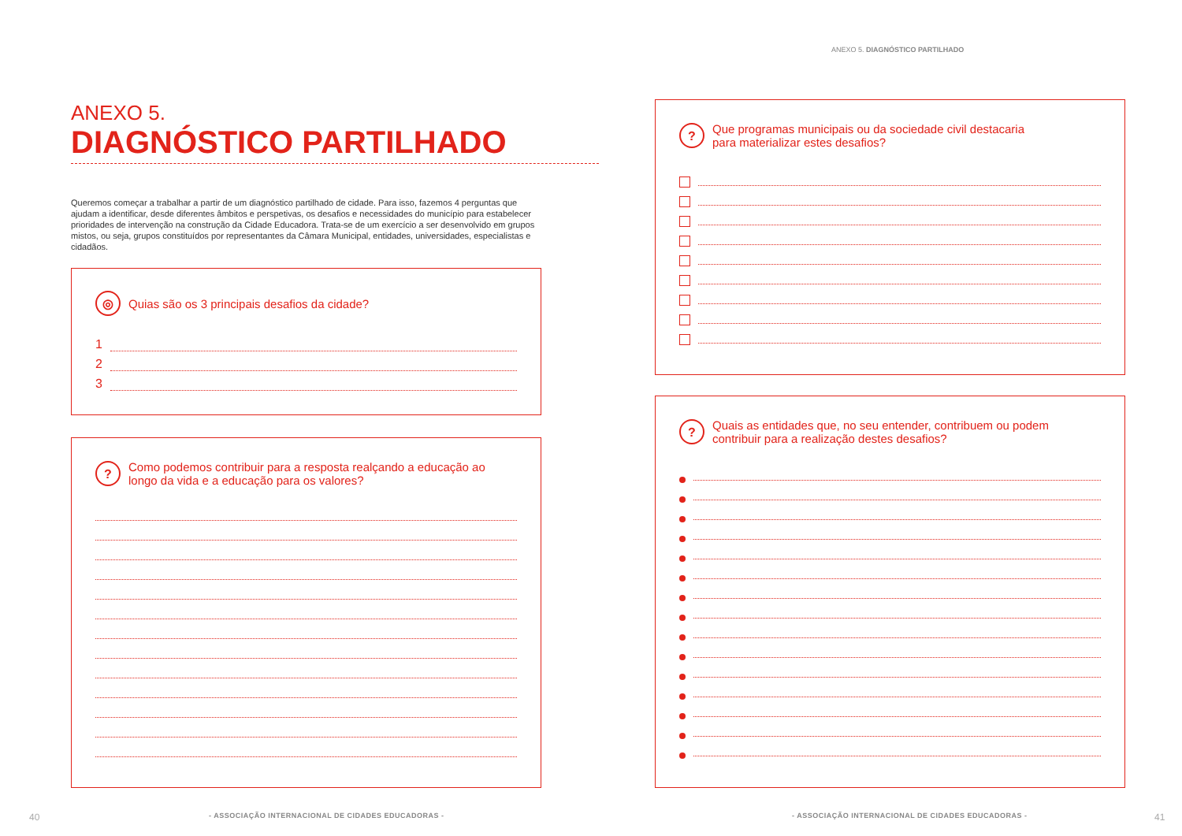ANEXO 5.
DIAGNÓSTICO PARTILHADO
Queremos começar a trabalhar a partir de um diagnóstico partilhado de cidade. Para isso, fazemos 4 perguntas que ajudam a identificar, desde diferentes âmbitos e perspetivas, os desafios e necessidades do município para estabelecer prioridades de intervenção na construção da Cidade Educadora. Trata-se de um exercício a ser desenvolvido em grupos mistos, ou seja, grupos constituídos por representantes da Câmara Municipal, entidades, universidades, especialistas e cidadãos.
◎
Quias são os 3 principais desafios da cidade?
1
2
3
?
Como podemos contribuir para a resposta realçando a educação ao
longo da vida e a educação para os valores?
40
- ASSOCIAÇÃO INTERNACIONAL DE CIDADES EDUCADORAS -
ANEXO 5. DIAGNÓSTICO PARTILHADO
?
Que programas municipais ou da sociedade civil destacaria
para materializar estes desafios?
?
Quais as entidades que, no seu entender, contribuem ou podem
contribuir para a realização destes desafios?
- ASSOCIAÇÃO INTERNACIONAL DE CIDADES EDUCADORAS -
41